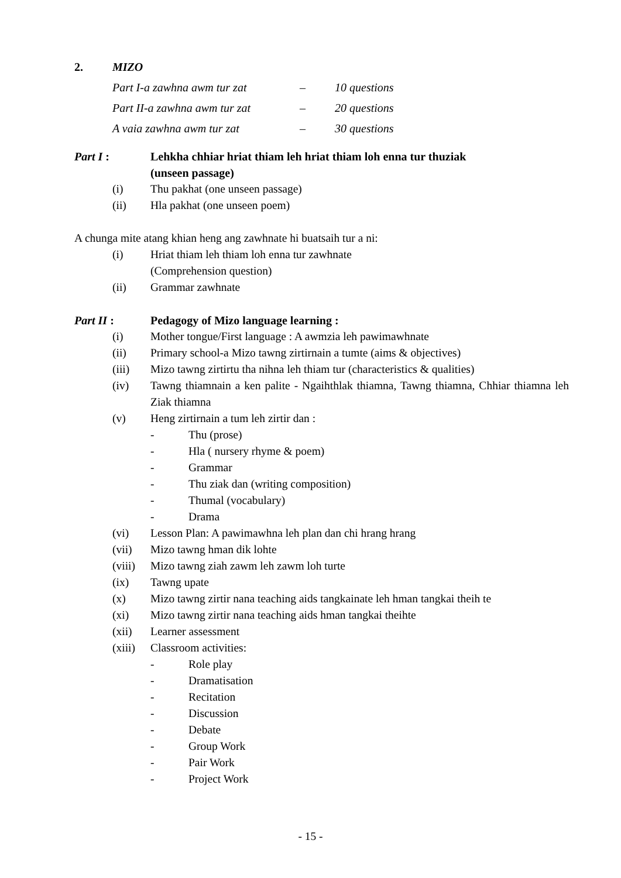2. MIZO
| Part I-a zawhna awm tur zat | – | 10 questions |
| Part II-a zawhna awm tur zat | – | 20 questions |
| A vaia zawhna awm tur zat | – | 30 questions |
Part I : Lehkha chhiar hriat thiam leh hriat thiam loh enna tur thuziak
(unseen passage)
(i) Thu pakhat (one unseen passage)
(ii) Hla pakhat (one unseen poem)
A chunga mite atang khian heng ang zawhnate hi buatsaih tur a ni:
(i) Hriat thiam leh thiam loh enna tur zawhnate
(Comprehension question)
(ii) Grammar zawhnate
Part II : Pedagogy of Mizo language learning :
(i) Mother tongue/First language : A awmzia leh pawimawhnate
(ii) Primary school-a Mizo tawng zirtirnain a tumte (aims & objectives)
(iii) Mizo tawng zirtirtu tha nihna leh thiam tur (characteristics & qualities)
(iv) Tawng thiamnain a ken palite - Ngaihthlak thiamna, Tawng thiamna, Chhiar thiamna leh Ziak thiamna
(v) Heng zirtirnain a tum leh zirtir dan :
- Thu (prose)
- Hla ( nursery rhyme & poem)
- Grammar
- Thu ziak dan (writing composition)
- Thumal (vocabulary)
- Drama
(vi) Lesson Plan: A pawimawhna leh plan dan chi hrang hrang
(vii) Mizo tawng hman dik lohte
(viii) Mizo tawng ziah zawm leh zawm loh turte
(ix) Tawng upate
(x) Mizo tawng zirtir nana teaching aids tangkainate leh hman tangkai theih te
(xi) Mizo tawng zirtir nana teaching aids hman tangkai theihte
(xii) Learner assessment
(xiii) Classroom activities:
- Role play
- Dramatisation
- Recitation
- Discussion
- Debate
- Group Work
- Pair Work
- Project Work
- 15 -